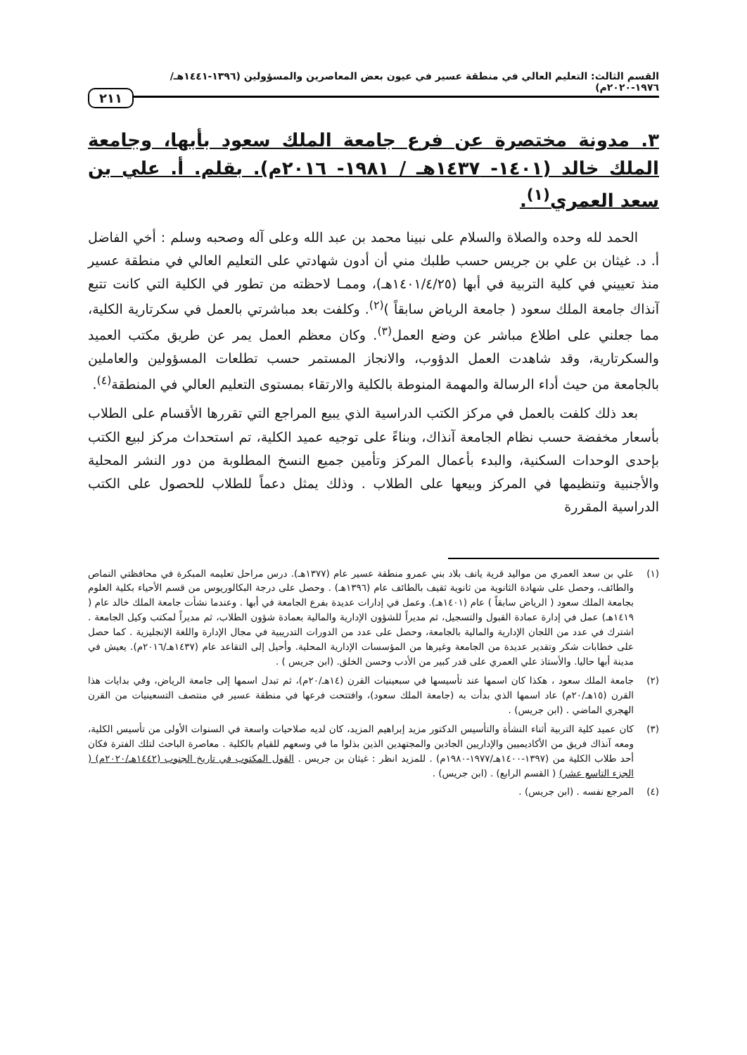القسم الثالث: التعليم العالي في منطقة عسير في عيون بعض المعاصرين والمسؤولين (١٣٩٦-١٤٤١هـ/١٩٧٦-٢٠٢٠م)
٢١١
٣. مدونة مختصرة عن فرع جامعة الملك سعود بأبها، وجامعة الملك خالد (١٤٠١- ١٤٣٧هـ / ١٩٨١- ٢٠١٦م). بقلم. أ. علي بن سعد العمري<sup>(١)</sup>.
الحمد لله وحده والصلاة والسلام على نبينا محمد بن عبد الله وعلى آله وصحبه وسلم : أخي الفاضل أ. د. غيثان بن علي بن جريس حسب طلبك مني أن أدون شهادتي على التعليم العالي في منطقة عسير منذ تعييني في كلية التربية في أبها (١٤٠١/٤/٢٥هـ)، وممـا لاحظته من تطور في الكلية التي كانت تتبع آنذاك جامعة الملك سعود ( جامعة الرياض سابقاً )<sup>(٢)</sup>. وكلفت بعد مباشرتي بالعمل في سكرتارية الكلية، مما جعلني على اطلاع مباشر عن وضع العمل<sup>(٣)</sup>. وكان معظم العمل يمر عن طريق مكتب العميد والسكرتارية، وقد شاهدت العمل الدؤوب، والانجاز المستمر حسب تطلعات المسؤولين والعاملين بالجامعة من حيث أداء الرسالة والمهمة المنوطة بالكلية والارتقاء بمستوى التعليم العالي في المنطقة<sup>(٤)</sup>.
بعد ذلك كلفت بالعمل في مركز الكتب الدراسية الذي يبيع المراجع التي تقررها الأقسام على الطلاب بأسعار مخفضة حسب نظام الجامعة آنذاك، وبناءً على توجيه عميد الكلية، تم استحداث مركز لبيع الكتب بإحدى الوحدات السكنية، والبدء بأعمال المركز وتأمين جميع النسخ المطلوبة من دور النشر المحلية والأجنبية وتنظيمها في المركز وبيعها على الطلاب . وذلك يمثل دعماً للطلاب للحصول على الكتب الدراسية المقررة
(١) علي بن سعد العمري من مواليد قرية يانف بلاد بني عمرو منطقة عسير عام (١٣٧٧هـ). درس مراحل تعليمه المبكرة في محافظتي النماص والطائف، وحصل على شهادة الثانوية من ثانوية ثقيف بالطائف عام (١٣٩٦هـ) . وحصل على درجة البكالوريوس من قسم الأحياء بكلية العلوم بجامعة الملك سعود ( الرياض سابقاً ) عام (١٤٠١هـ). وعمل في إدارات عديدة بفرع الجامعة في أبها . وعندما نشأت جامعة الملك خالد عام ( ١٤١٩هـ) عمل في إدارة عمادة القبول والتسجيل، ثم مديراً للشؤون الإدارية والمالية بعمادة شؤون الطلاب، ثم مديراً لمكتب وكيل الجامعة . اشترك في عدد من اللجان الإدارية والمالية بالجامعة، وحصل على عدد من الدورات التدريبية في مجال الإدارة واللغة الإنجليزية . كما حصل على خطابات شكر وتقدير عديدة من الجامعة وغيرها من المؤسسات الإدارية المحلية. وأحيل إلى التقاعد عام (١٤٣٧هـ/٢٠١٦م). يعيش في مدينة أبها حاليا. والأستاذ علي العمري على قدر كبير من الأدب وحسن الخلق. (ابن جريس ) .
(٢) جامعة الملك سعود ، هكذا كان اسمها عند تأسيسها في سبعينيات القرن (١٤هـ/٢٠م)، ثم تبدل اسمها إلى جامعة الرياض، وفي بدايات هذا القرن (١٥هـ/٢٠م) عاد اسمها الذي بدأت به (جامعة الملك سعود)، وافتتحت فرعها في منطقة عسير في منتصف التسعينيات من القرن الهجري الماضي . (ابن جريس) .
(٣) كان عميد كلية التربية أثناء النشأة والتأسيس الدكتور مزيد إبراهيم المزيد، كان لديه صلاحيات واسعة في السنوات الأولى من تأسيس الكلية، ومعه آنذاك فريق من الأكاديميين والإداريين الجادين والمجتهدين الذين بذلوا ما في وسعهم للقيام بالكلية . معاصرة الباحث لتلك الفترة فكان أحد طلاب الكلية من (١٣٩٧-١٤٠٠هـ/١٩٧٧-١٩٨٠م) . للمزيد انظر : غيثان بن جريس . القول المكتوب في تاريخ الجنوب (١٤٤٢هـ/٢٠٢٠م) ( الجزء التاسع عشر) ( القسم الرابع) . (ابن جريس) .
(٤) المرجع نفسه . (ابن جريس) .